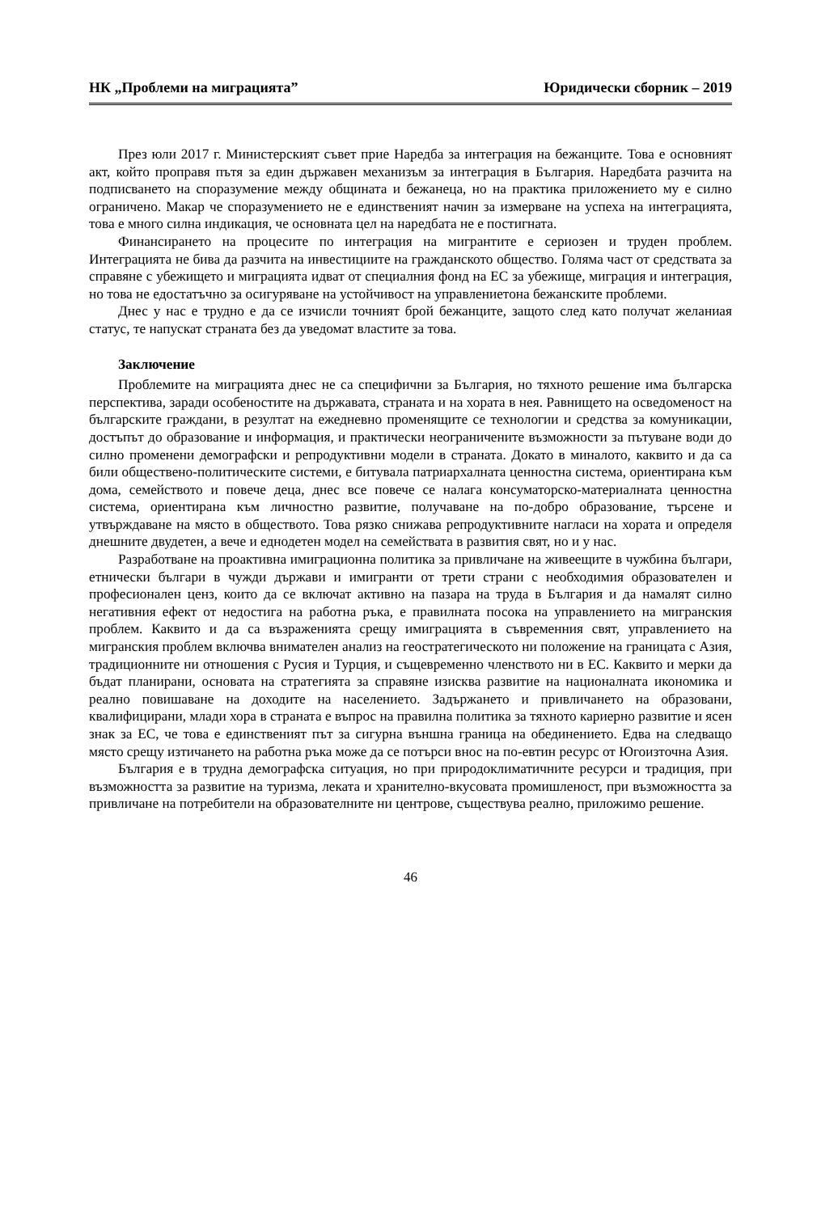НК „Проблеми на миграцията” Юридически сборник – 2019
През юли 2017 г. Министерският съвет прие Наредба за интеграция на бежанците. Това е основният акт, който проправя пътя за един държавен механизъм за интеграция в България. Наредбата разчита на подписването на споразумение между общината и бежанеца, но на практика приложението му е силно ограничено. Макар че споразумението не е единственият начин за измерване на успеха на интеграцията, това е много силна индикация, че основната цел на наредбата не е постигната.
Финансирането на процесите по интеграция на мигрантите е сериозен и труден проблем. Интеграцията не бива да разчита на инвестициите на гражданското общество. Голяма част от средствата за справяне с убежището и миграцията идват от специалния фонд на ЕС за убежище, миграция и интеграция, но това не едостатъчно за осигуряване на устойчивост на управлениетона бежанските проблеми.
Днес у нас е трудно е да се изчисли точният брой бежанците, защото след като получат желаниая статус, те напускат страната без да уведомат властите за това.
Заключение
Проблемите на миграцията днес не са специфични за България, но тяхното решение има българска перспектива, заради особеностите на държавата, страната и на хората в нея. Равнището на осведоменост на българските граждани, в резултат на ежедневно променящите се технологии и средства за комуникации, достъпът до образование и информация, и практически неограничените възможности за пътуване води до силно променени демографски и репродуктивни модели в страната. Докато в миналото, каквито и да са били обществено-политическите системи, е битувала патриархалната ценностна система, ориентирана към дома, семейството и повече деца, днес все повече се налага консуматорско-материалната ценностна система, ориентирана към личностно развитие, получаване на по-добро образование, търсене и утвърждаване на място в обществото. Това рязко снижава репродуктивните нагласи на хората и определя днешните двудетен, а вече и еднодетен модел на семействата в развития свят, но и у нас.
Разработване на проактивна имиграционна политика за привличане на живеещите в чужбина българи, етнически българи в чужди държави и имигранти от трети страни с необходимия образователен и професионален ценз, които да се включат активно на пазара на труда в България и да намалят силно негативния ефект от недостига на работна ръка, е правилната посока на управлението на мигранския проблем. Каквито и да са възраженията срещу имиграцията в съвременния свят, управлението на мигранския проблем включва внимателен анализ на геостратегическото ни положение на границата с Азия, традиционните ни отношения с Русия и Турция, и същевременно членството ни в ЕС. Каквито и мерки да бъдат планирани, основата на стратегията за справяне изисква развитие на националната икономика и реално повишаване на доходите на населението. Задържането и привличането на образовани, квалифицирани, млади хора в страната е въпрос на правилна политика за тяхното кариерно развитие и ясен знак за ЕС, че това е единственият път за сигурна външна граница на обединението. Едва на следващо място срещу изтичането на работна ръка може да се потърси внос на по-евтин ресурс от Югоизточна Азия.
България е в трудна демографска ситуация, но при природоклиматичните ресурси и традиция, при възможността за развитие на туризма, леката и хранително-вкусовата промишленост, при възможността за привличане на потребители на образователните ни центрове, съществува реално, приложимо решение.
46